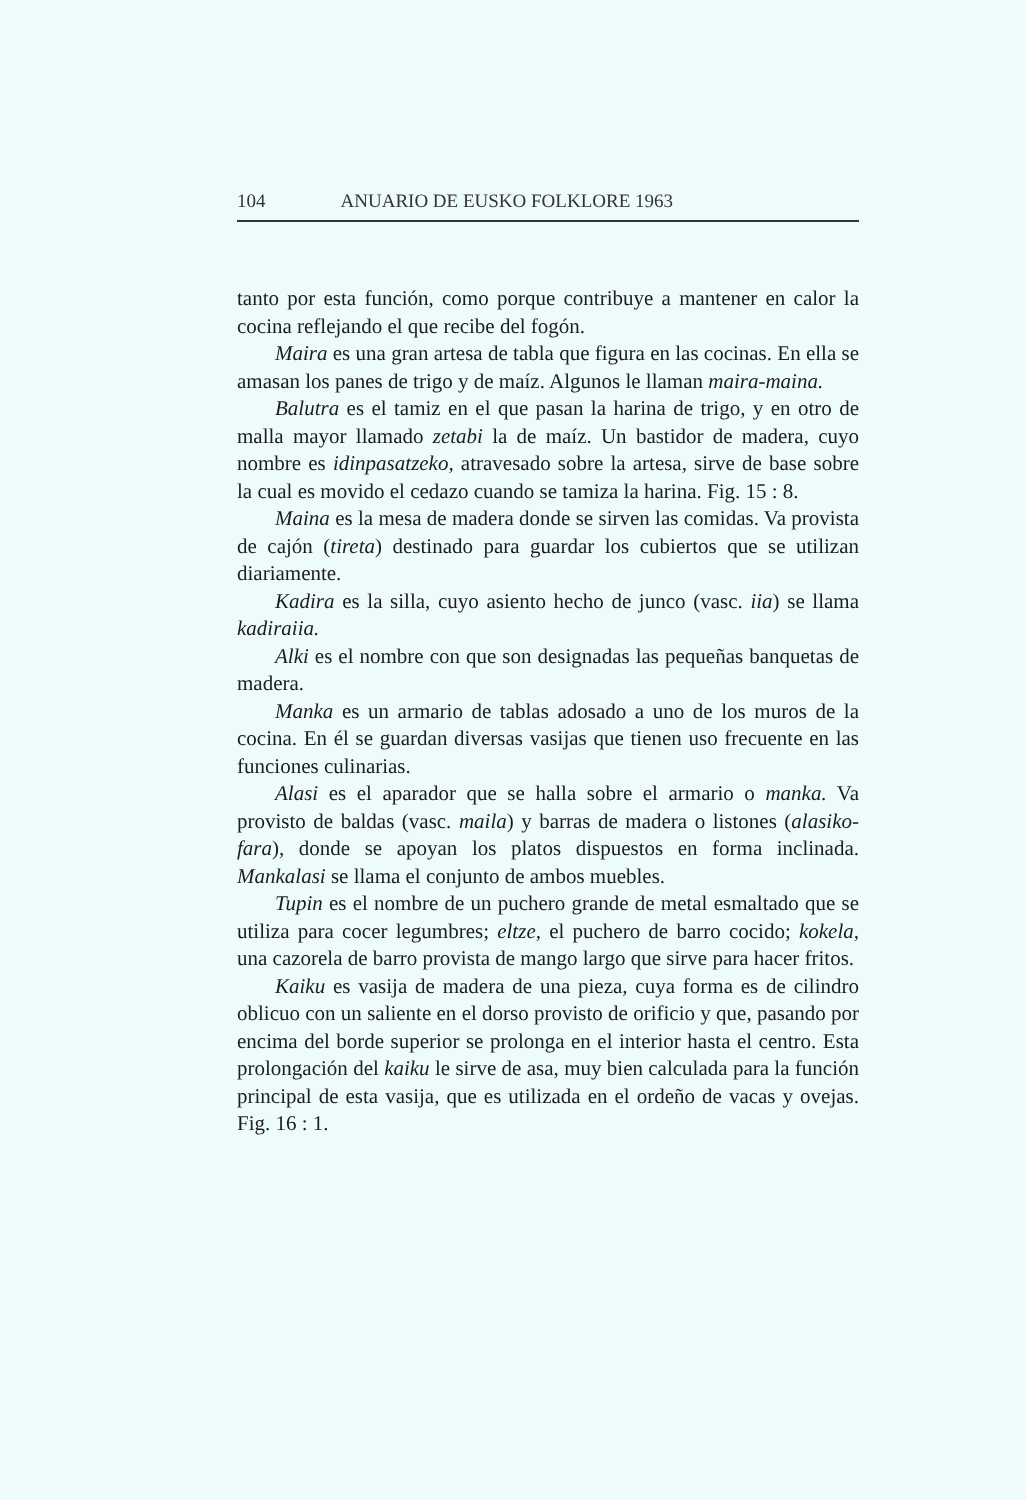104 ANUARIO DE EUSKO FOLKLORE 1963
tanto por esta función, como porque contribuye a mantener en calor la cocina reflejando el que recibe del fogón.
Maira es una gran artesa de tabla que figura en las cocinas. En ella se amasan los panes de trigo y de maíz. Algunos le llaman maira-maina.
Balutra es el tamiz en el que pasan la harina de trigo, y en otro de malla mayor llamado zetabi la de maíz. Un bastidor de madera, cuyo nombre es idinpasatzeko, atravesado sobre la artesa, sirve de base sobre la cual es movido el cedazo cuando se tamiza la harina. Fig. 15 : 8.
Maina es la mesa de madera donde se sirven las comidas. Va provista de cajón (tireta) destinado para guardar los cubiertos que se utilizan diariamente.
Kadira es la silla, cuyo asiento hecho de junco (vasc. iia) se llama kadiraiia.
Alki es el nombre con que son designadas las pequeñas banquetas de madera.
Manka es un armario de tablas adosado a uno de los muros de la cocina. En él se guardan diversas vasijas que tienen uso frecuente en las funciones culinarias.
Alasi es el aparador que se halla sobre el armario o manka. Va provisto de baldas (vasc. maila) y barras de madera o listones (alasiko-fara), donde se apoyan los platos dispuestos en forma inclinada. Mankalasi se llama el conjunto de ambos muebles.
Tupin es el nombre de un puchero grande de metal esmaltado que se utiliza para cocer legumbres; eltze, el puchero de barro cocido; kokela, una cazorela de barro provista de mango largo que sirve para hacer fritos.
Kaiku es vasija de madera de una pieza, cuya forma es de cilindro oblicuo con un saliente en el dorso provisto de orificio y que, pasando por encima del borde superior se prolonga en el interior hasta el centro. Esta prolongación del kaiku le sirve de asa, muy bien calculada para la función principal de esta vasija, que es utilizada en el ordeño de vacas y ovejas. Fig. 16 : 1.